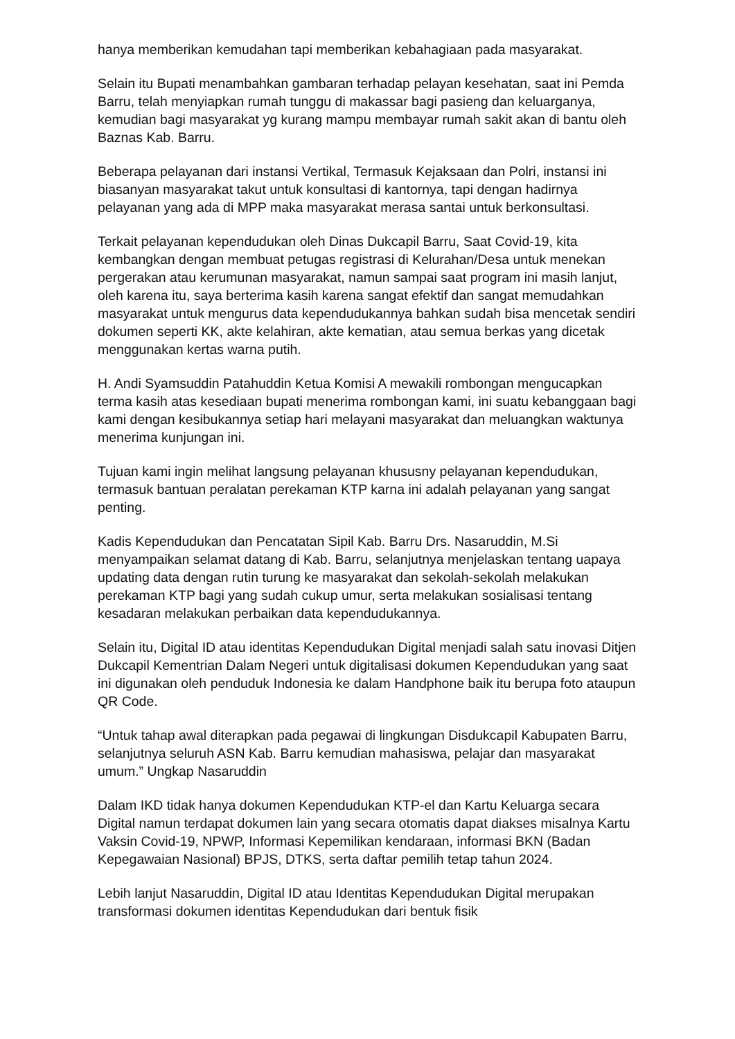hanya memberikan kemudahan tapi memberikan kebahagiaan pada masyarakat.
Selain itu Bupati menambahkan gambaran terhadap pelayan kesehatan, saat ini Pemda Barru, telah menyiapkan rumah tunggu di makassar bagi pasieng dan keluarganya, kemudian bagi masyarakat yg kurang mampu membayar rumah sakit akan di bantu oleh Baznas Kab. Barru.
Beberapa pelayanan dari instansi Vertikal, Termasuk Kejaksaan dan Polri, instansi ini biasanyan masyarakat takut untuk konsultasi di kantornya, tapi dengan hadirnya pelayanan yang ada di MPP maka masyarakat merasa santai untuk berkonsultasi.
Terkait pelayanan kependudukan oleh Dinas Dukcapil Barru, Saat Covid-19, kita kembangkan dengan membuat petugas registrasi di Kelurahan/Desa untuk menekan pergerakan atau kerumunan masyarakat, namun sampai saat program ini masih lanjut, oleh karena itu, saya berterima kasih karena sangat efektif dan sangat memudahkan masyarakat untuk mengurus data kependudukannya bahkan sudah bisa mencetak sendiri dokumen seperti KK, akte kelahiran, akte kematian, atau semua berkas yang dicetak menggunakan kertas warna putih.
H. Andi Syamsuddin Patahuddin Ketua Komisi A mewakili rombongan mengucapkan terma kasih atas kesediaan bupati menerima rombongan kami, ini suatu kebanggaan bagi kami dengan kesibukannya setiap hari melayani masyarakat dan meluangkan waktunya menerima kunjungan ini.
Tujuan kami ingin melihat langsung pelayanan khususny pelayanan kependudukan, termasuk bantuan peralatan perekaman KTP karna ini adalah pelayanan yang sangat penting.
Kadis Kependudukan dan Pencatatan Sipil Kab. Barru Drs. Nasaruddin, M.Si menyampaikan selamat datang di Kab. Barru, selanjutnya menjelaskan tentang uapaya updating data dengan rutin turung ke masyarakat dan sekolah-sekolah melakukan perekaman KTP bagi yang sudah cukup umur, serta melakukan sosialisasi tentang kesadaran melakukan perbaikan data kependudukannya.
Selain itu, Digital ID atau identitas Kependudukan Digital menjadi salah satu inovasi Ditjen Dukcapil Kementrian Dalam Negeri untuk digitalisasi dokumen Kependudukan yang saat ini digunakan oleh penduduk Indonesia ke dalam Handphone baik itu berupa foto ataupun QR Code.
“Untuk tahap awal diterapkan pada pegawai di lingkungan Disdukcapil Kabupaten Barru, selanjutnya seluruh ASN Kab. Barru kemudian mahasiswa, pelajar dan masyarakat umum.” Ungkap Nasaruddin
Dalam IKD tidak hanya dokumen Kependudukan KTP-el dan Kartu Keluarga secara Digital namun terdapat dokumen lain yang secara otomatis dapat diakses misalnya Kartu Vaksin Covid-19, NPWP, Informasi Kepemilikan kendaraan, informasi BKN (Badan Kepegawaian Nasional) BPJS, DTKS, serta daftar pemilih tetap tahun 2024.
Lebih lanjut Nasaruddin, Digital ID atau Identitas Kependudukan Digital merupakan transformasi dokumen identitas Kependudukan dari bentuk fisik